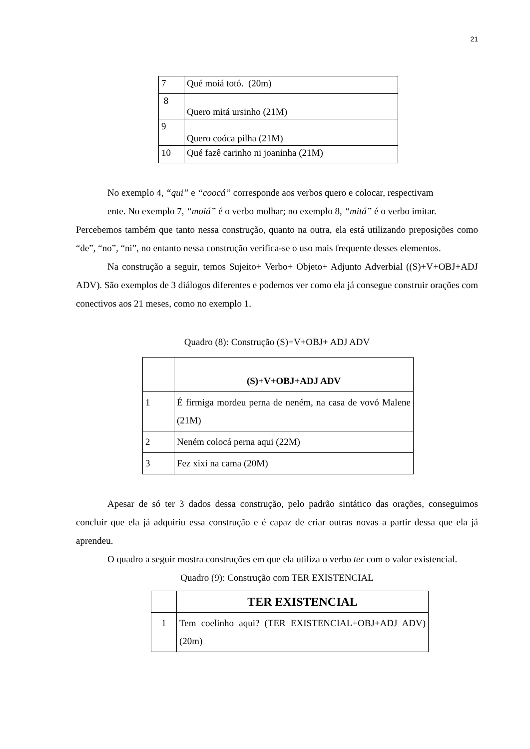21
| 7 | Qué moiá totó. (20m) |
| 8 | Quero mitá ursinho (21M) |
| 9 | Quero coóca pilha (21M) |
| 10 | Qué fazê carinho ni joaninha (21M) |
No exemplo 4, “qui” e “coocá” corresponde aos verbos quero e colocar, respectivam
ente. No exemplo 7, “moiá” é o verbo molhar; no exemplo 8, “mitá” é o verbo imitar.
Percebemos também que tanto nessa construção, quanto na outra, ela está utilizando preposições como “de”, “no”, “ni”, no entanto nessa construção verifica-se o uso mais frequente desses elementos.
Na construção a seguir, temos Sujeito+ Verbo+ Objeto+ Adjunto Adverbial ((S)+V+OBJ+ADJ ADV). São exemplos de 3 diálogos diferentes e podemos ver como ela já consegue construir orações com conectivos aos 21 meses, como no exemplo 1.
Quadro (8): Construção (S)+V+OBJ+ ADJ ADV
| | (S)+V+OBJ+ADJ ADV |
| --- | --- |
| 1 | É firmiga mordeu perna de neném, na casa de vovó Malene (21M) |
| 2 | Neném colocá perna aqui (22M) |
| 3 | Fez xixi na cama (20M) |
Apesar de só ter 3 dados dessa construção, pelo padrão sintático das orações, conseguimos concluir que ela já adquiriu essa construção e é capaz de criar outras novas a partir dessa que ela já aprendeu.
O quadro a seguir mostra construções em que ela utiliza o verbo ter com o valor existencial.
Quadro (9): Construção com TER EXISTENCIAL
| | TER EXISTENCIAL |
| --- | --- |
| 1 | Tem coelinho aqui? (TER EXISTENCIAL+OBJ+ADJ ADV) (20m) |